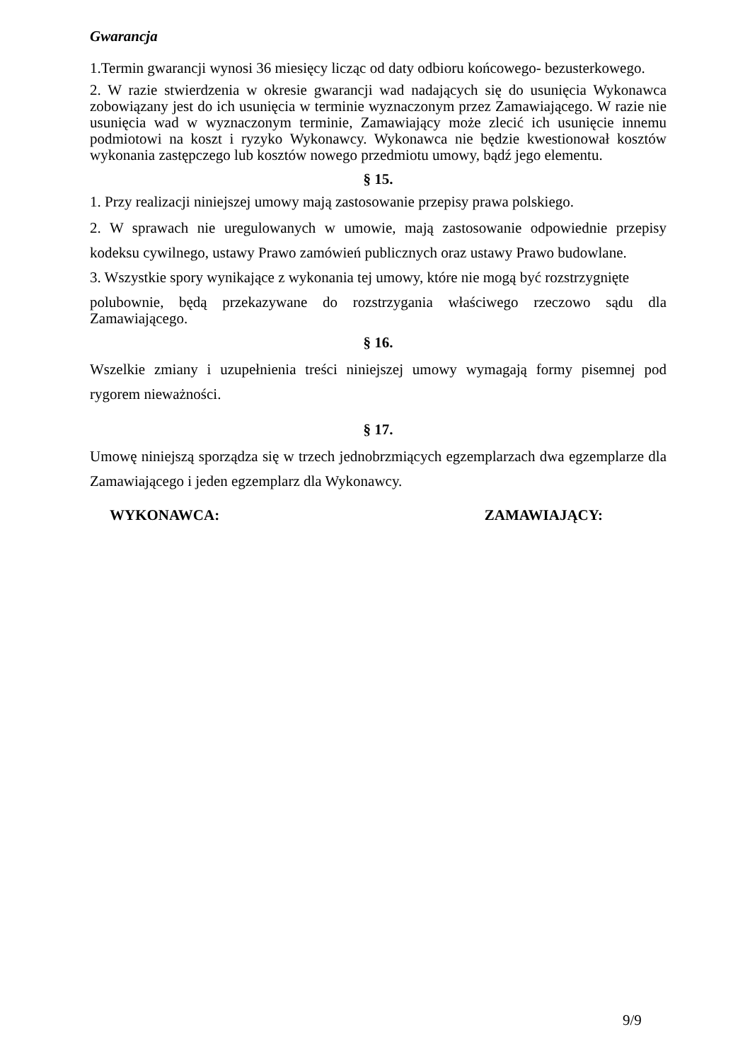Gwarancja
1.Termin gwarancji wynosi 36 miesięcy licząc od daty odbioru końcowego- bezusterkowego.
2. W razie stwierdzenia w okresie gwarancji wad nadających się do usunięcia Wykonawca zobowiązany jest do ich usunięcia w terminie wyznaczonym przez Zamawiającego. W razie nie usunięcia wad w wyznaczonym terminie, Zamawiający może zlecić ich usunięcie innemu podmiotowi na koszt i ryzyko Wykonawcy. Wykonawca nie będzie kwestionował kosztów wykonania zastępczego lub kosztów nowego przedmiotu umowy, bądź jego elementu.
§ 15.
1. Przy realizacji niniejszej umowy mają zastosowanie przepisy prawa polskiego.
2. W sprawach nie uregulowanych w umowie, mają zastosowanie odpowiednie przepisy kodeksu cywilnego, ustawy Prawo zamówień publicznych oraz ustawy Prawo budowlane.
3. Wszystkie spory wynikające z wykonania tej umowy, które nie mogą być rozstrzygnięte
polubownie, będą przekazywane do rozstrzygania właściwego rzeczowo sądu dla Zamawiającego.
§ 16.
Wszelkie zmiany i uzupełnienia treści niniejszej umowy wymagają formy pisemnej pod rygorem nieważności.
§ 17.
Umowę niniejszą sporządza się w trzech jednobrzmiących egzemplarzach dwa egzemplarze dla Zamawiającego i jeden egzemplarz dla Wykonawcy.
WYKONAWCA: ZAMAWIAJĄCY:
9/9